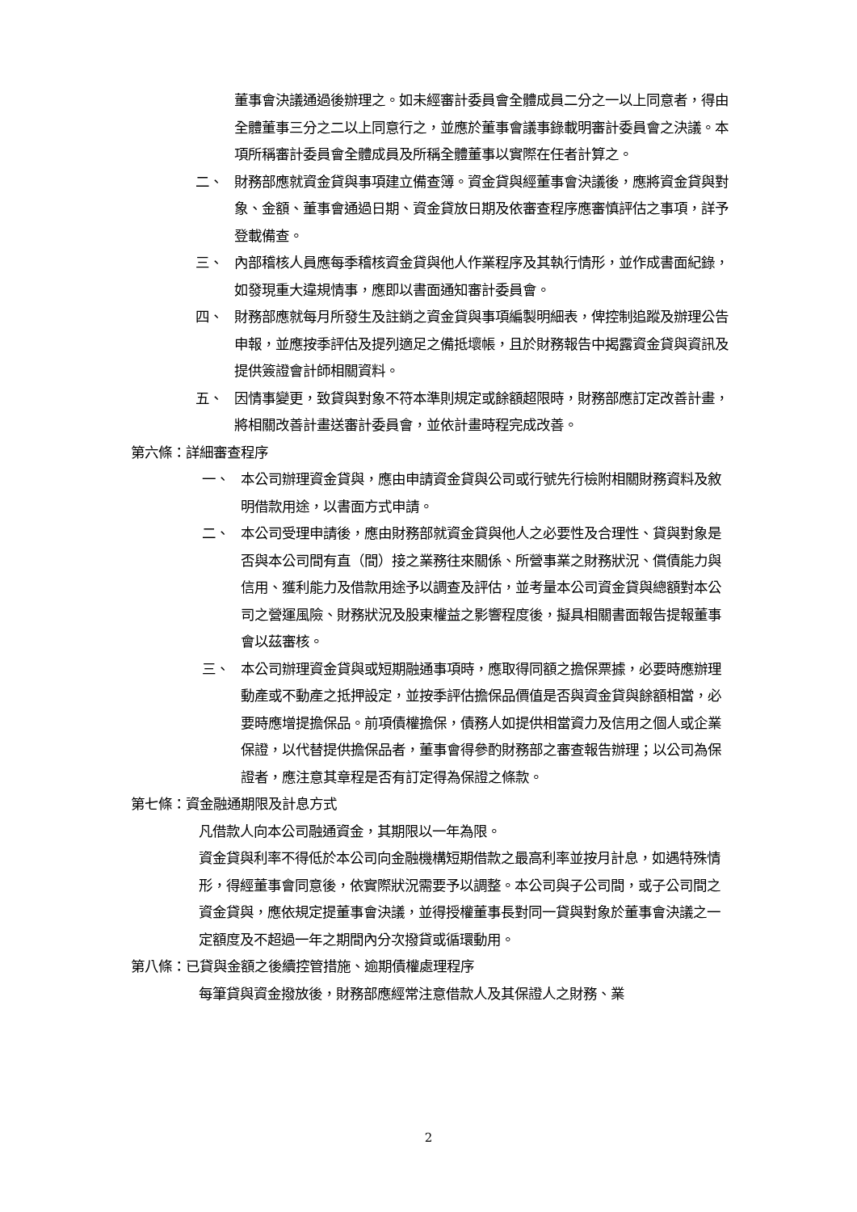董事會決議通過後辦理之。如未經審計委員會全體成員二分之一以上同意者，得由全體董事三分之二以上同意行之，並應於董事會議事錄載明審計委員會之決議。本項所稱審計委員會全體成員及所稱全體董事以實際在任者計算之。
二、 財務部應就資金貸與事項建立備查簿。資金貸與經董事會決議後，應將資金貸與對象、金額、董事會通過日期、資金貸放日期及依審查程序應審慎評估之事項，詳予登載備查。
三、 內部稽核人員應每季稽核資金貸與他人作業程序及其執行情形，並作成書面紀錄，如發現重大違規情事，應即以書面通知審計委員會。
四、 財務部應就每月所發生及註銷之資金貸與事項編製明細表，俾控制追蹤及辦理公告申報，並應按季評估及提列適足之備抵壞帳，且於財務報告中揭露資金貸與資訊及提供簽證會計師相關資料。
五、 因情事變更，致貸與對象不符本準則規定或餘額超限時，財務部應訂定改善計畫，將相關改善計畫送審計委員會，並依計畫時程完成改善。
第六條：詳細審查程序
一、 本公司辦理資金貸與，應由申請資金貸與公司或行號先行檢附相關財務資料及敘明借款用途，以書面方式申請。
二、 本公司受理申請後，應由財務部就資金貸與他人之必要性及合理性、貸與對象是否與本公司間有直（間）接之業務往來關係、所營事業之財務狀況、償債能力與信用、獲利能力及借款用途予以調查及評估，並考量本公司資金貸與總額對本公司之營運風險、財務狀況及股東權益之影響程度後，擬具相關書面報告提報董事會以茲審核。
三、 本公司辦理資金貸與或短期融通事項時，應取得同額之擔保票據，必要時應辦理動產或不動產之抵押設定，並按季評估擔保品價值是否與資金貸與餘額相當，必要時應增提擔保品。前項債權擔保，債務人如提供相當資力及信用之個人或企業保證，以代替提供擔保品者，董事會得參酌財務部之審查報告辦理；以公司為保證者，應注意其章程是否有訂定得為保證之條款。
第七條：資金融通期限及計息方式
凡借款人向本公司融通資金，其期限以一年為限。
資金貸與利率不得低於本公司向金融機構短期借款之最高利率並按月計息，如遇特殊情形，得經董事會同意後，依實際狀況需要予以調整。本公司與子公司間，或子公司間之資金貸與，應依規定提董事會決議，並得授權董事長對同一貸與對象於董事會決議之一定額度及不超過一年之期間內分次撥貸或循環動用。
第八條：已貸與金額之後續控管措施、逾期債權處理程序
每筆貸與資金撥放後，財務部應經常注意借款人及其保證人之財務、業
2